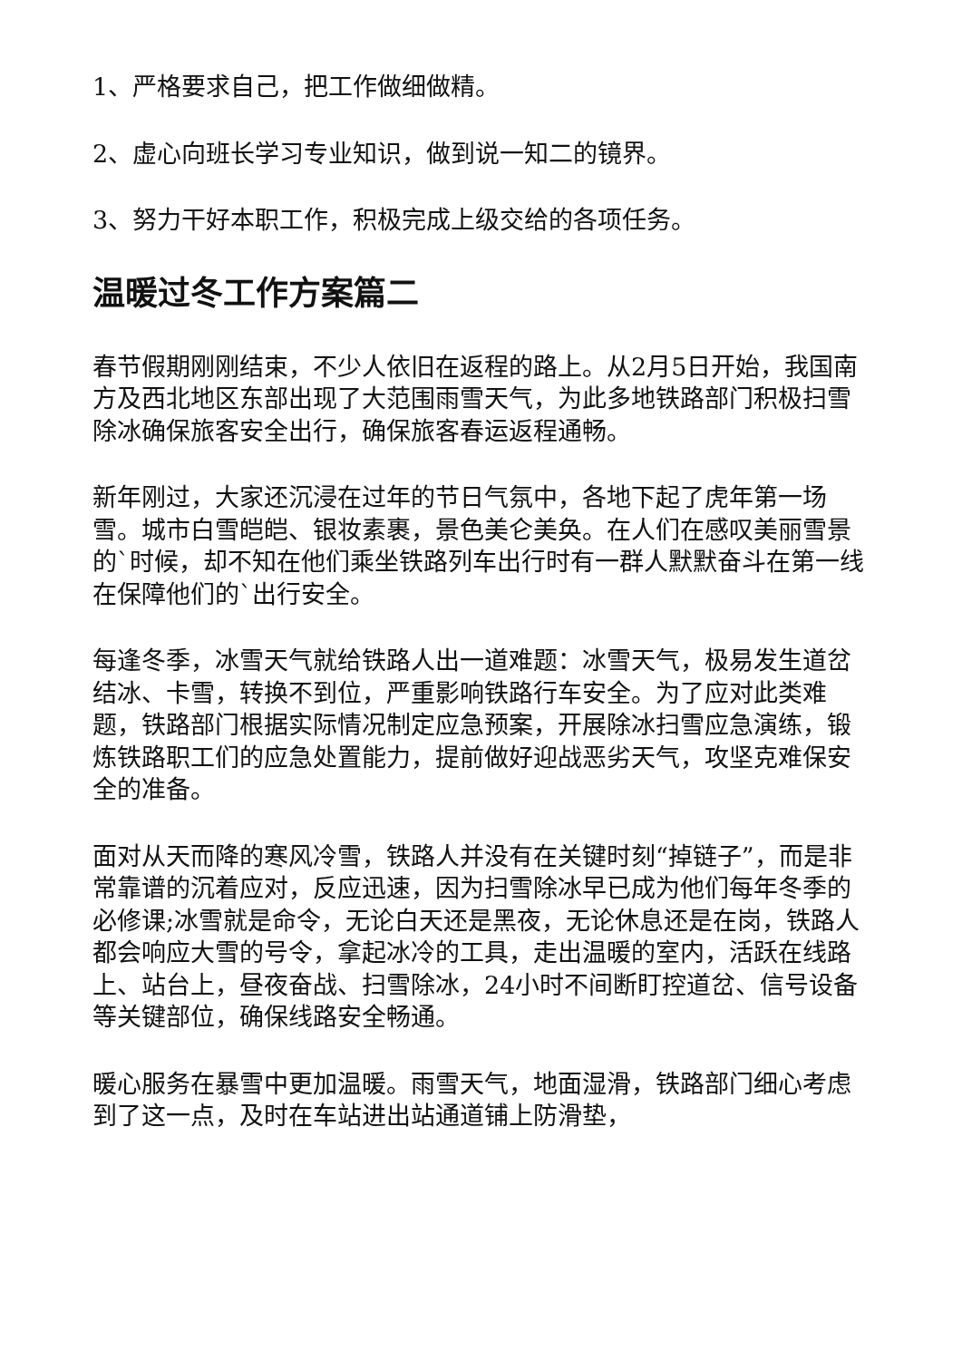1、严格要求自己，把工作做细做精。
2、虚心向班长学习专业知识，做到说一知二的镜界。
3、努力干好本职工作，积极完成上级交给的各项任务。
温暖过冬工作方案篇二
春节假期刚刚结束，不少人依旧在返程的路上。从2月5日开始，我国南方及西北地区东部出现了大范围雨雪天气，为此多地铁路部门积极扫雪除冰确保旅客安全出行，确保旅客春运返程通畅。
新年刚过，大家还沉浸在过年的节日气氛中，各地下起了虎年第一场雪。城市白雪皑皑、银妆素裹，景色美仑美奂。在人们在感叹美丽雪景的`时候，却不知在他们乘坐铁路列车出行时有一群人默默奋斗在第一线在保障他们的`出行安全。
每逢冬季，冰雪天气就给铁路人出一道难题：冰雪天气，极易发生道岔结冰、卡雪，转换不到位，严重影响铁路行车安全。为了应对此类难题，铁路部门根据实际情况制定应急预案，开展除冰扫雪应急演练，锻炼铁路职工们的应急处置能力，提前做好迎战恶劣天气，攻坚克难保安全的准备。
面对从天而降的寒风冷雪，铁路人并没有在关键时刻“掉链子”，而是非常靠谱的沉着应对，反应迅速，因为扫雪除冰早已成为他们每年冬季的必修课;冰雪就是命令，无论白天还是黑夜，无论休息还是在岗，铁路人都会响应大雪的号令，拿起冰冷的工具，走出温暖的室内，活跃在线路上、站台上，昼夜奋战、扫雪除冰，24小时不间断盯控道岔、信号设备等关键部位，确保线路安全畅通。
暖心服务在暴雪中更加温暖。雨雪天气，地面湿滑，铁路部门细心考虑到了这一点，及时在车站进出站通道铺上防滑垫，